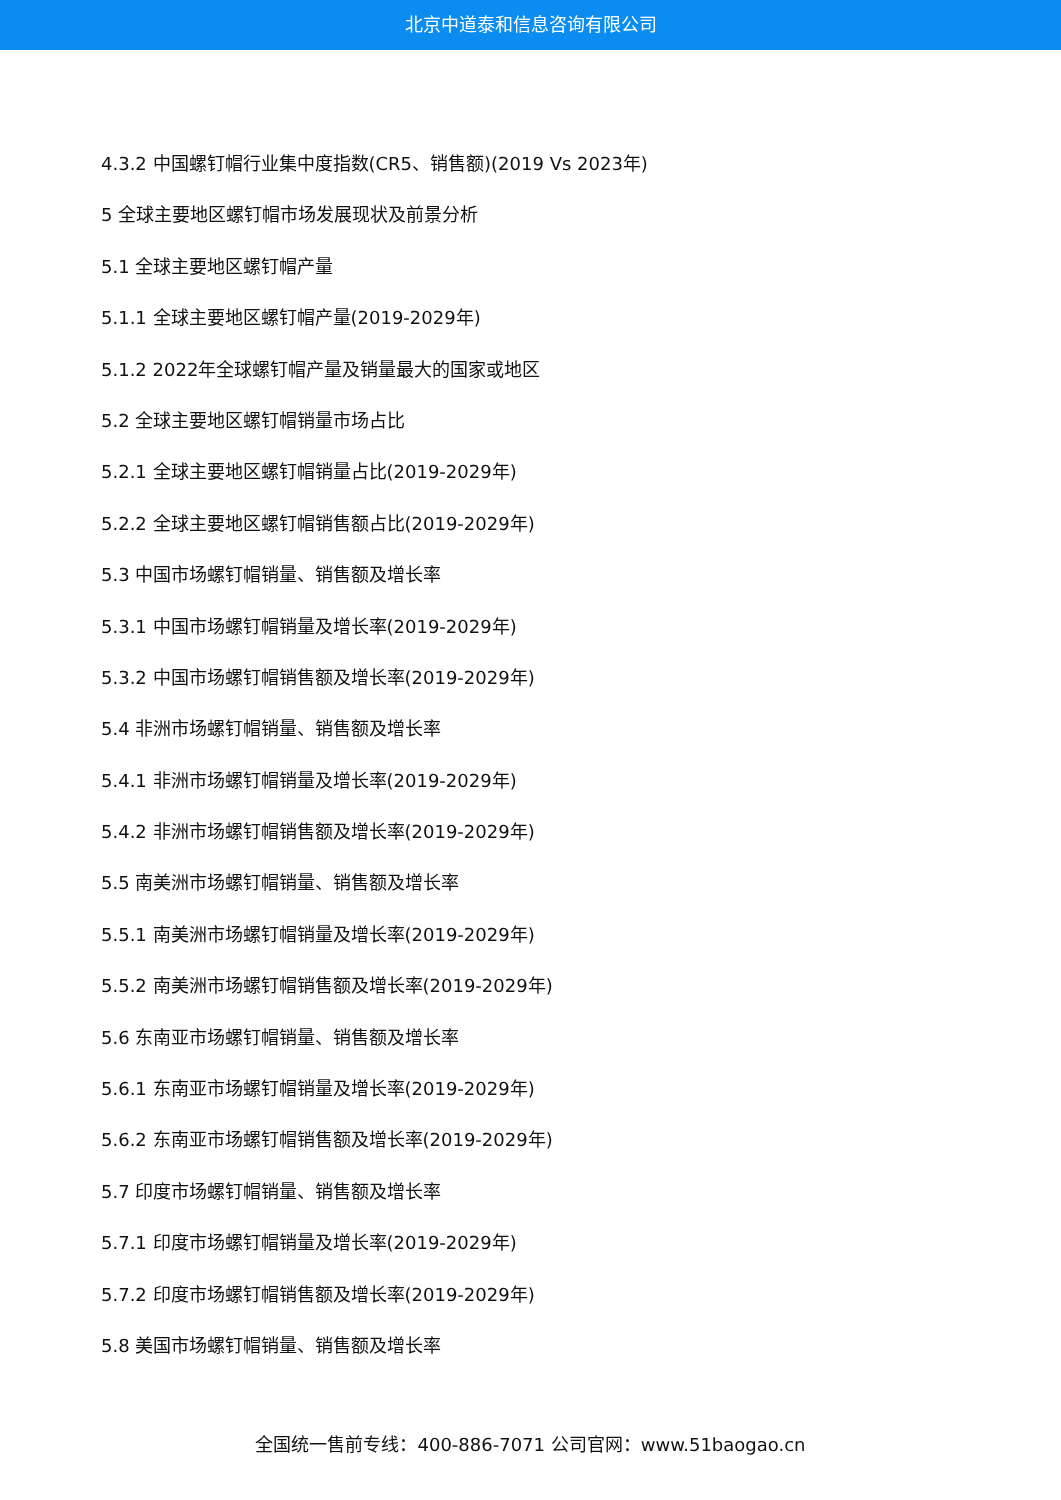北京中道泰和信息咨询有限公司
4.3.2 中国螺钉帽行业集中度指数(CR5、销售额)(2019 Vs 2023年)
5 全球主要地区螺钉帽市场发展现状及前景分析
5.1 全球主要地区螺钉帽产量
5.1.1 全球主要地区螺钉帽产量(2019-2029年)
5.1.2 2022年全球螺钉帽产量及销量最大的国家或地区
5.2 全球主要地区螺钉帽销量市场占比
5.2.1 全球主要地区螺钉帽销量占比(2019-2029年)
5.2.2 全球主要地区螺钉帽销售额占比(2019-2029年)
5.3 中国市场螺钉帽销量、销售额及增长率
5.3.1 中国市场螺钉帽销量及增长率(2019-2029年)
5.3.2 中国市场螺钉帽销售额及增长率(2019-2029年)
5.4 非洲市场螺钉帽销量、销售额及增长率
5.4.1 非洲市场螺钉帽销量及增长率(2019-2029年)
5.4.2 非洲市场螺钉帽销售额及增长率(2019-2029年)
5.5 南美洲市场螺钉帽销量、销售额及增长率
5.5.1 南美洲市场螺钉帽销量及增长率(2019-2029年)
5.5.2 南美洲市场螺钉帽销售额及增长率(2019-2029年)
5.6 东南亚市场螺钉帽销量、销售额及增长率
5.6.1 东南亚市场螺钉帽销量及增长率(2019-2029年)
5.6.2 东南亚市场螺钉帽销售额及增长率(2019-2029年)
5.7 印度市场螺钉帽销量、销售额及增长率
5.7.1 印度市场螺钉帽销量及增长率(2019-2029年)
5.7.2 印度市场螺钉帽销售额及增长率(2019-2029年)
5.8 美国市场螺钉帽销量、销售额及增长率
全国统一售前专线：400-886-7071 公司官网：www.51baogao.cn